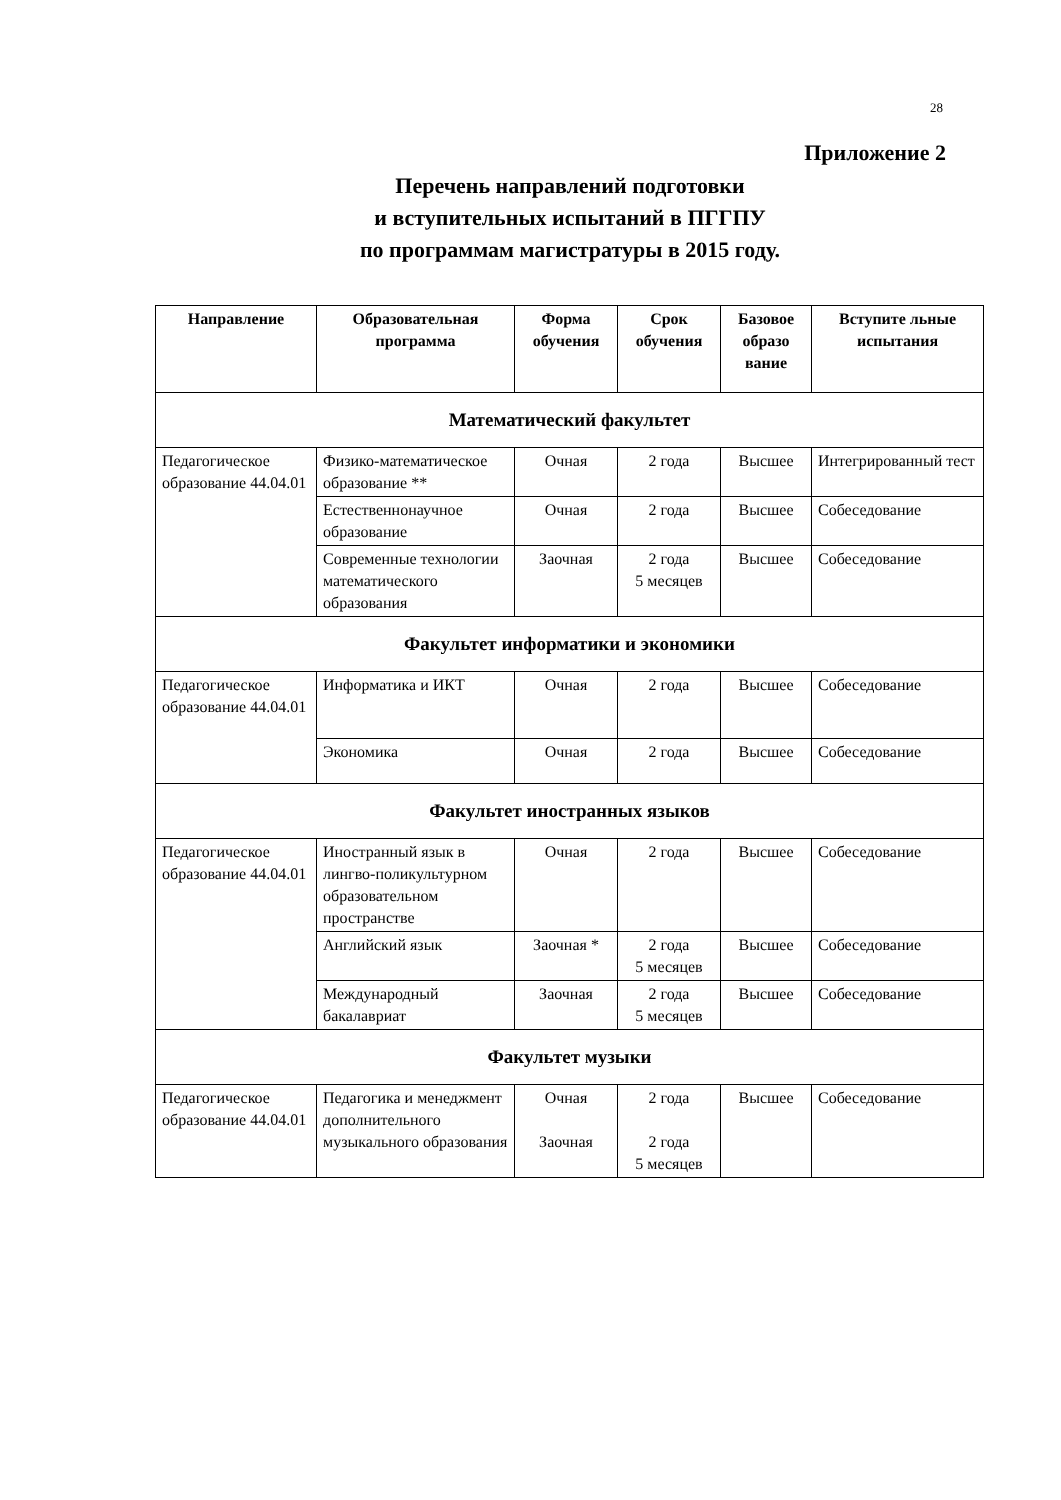28
Приложение 2
Перечень направлений подготовки
и вступительных испытаний в ПГГПУ
по программам магистратуры в 2015 году.
| Направление | Образовательная программа | Форма обучения | Срок обучения | Базовое образо вание | Вступите льные испытания |
| --- | --- | --- | --- | --- | --- |
| Математический факультет | | | | | |
| Педагогическое образование 44.04.01 | Физико-математическое образование ** | Очная | 2 года | Высшее | Интегрированный тест |
| | Естественнонаучное образование | Очная | 2 года | Высшее | Собеседование |
| | Современные технологии математического образования | Заочная | 2 года 5 месяцев | Высшее | Собеседование |
| Факультет информатики и экономики | | | | | |
| Педагогическое образование 44.04.01 | Информатика и ИКТ | Очная | 2 года | Высшее | Собеседование |
| | Экономика | Очная | 2 года | Высшее | Собеседование |
| Факультет иностранных языков | | | | | |
| Педагогическое образование 44.04.01 | Иностранный язык в лингво-поликультурном образовательном пространстве | Очная | 2 года | Высшее | Собеседование |
| | Английский язык | Заочная * | 2 года 5 месяцев | Высшее | Собеседование |
| | Международный бакалавриат | Заочная | 2 года 5 месяцев | Высшее | Собеседование |
| Факультет музыки | | | | | |
| Педагогическое образование 44.04.01 | Педагогика и менеджмент дополнительного музыкального образования | Очная Заочная | 2 года 2 года 5 месяцев | Высшее | Собеседование |